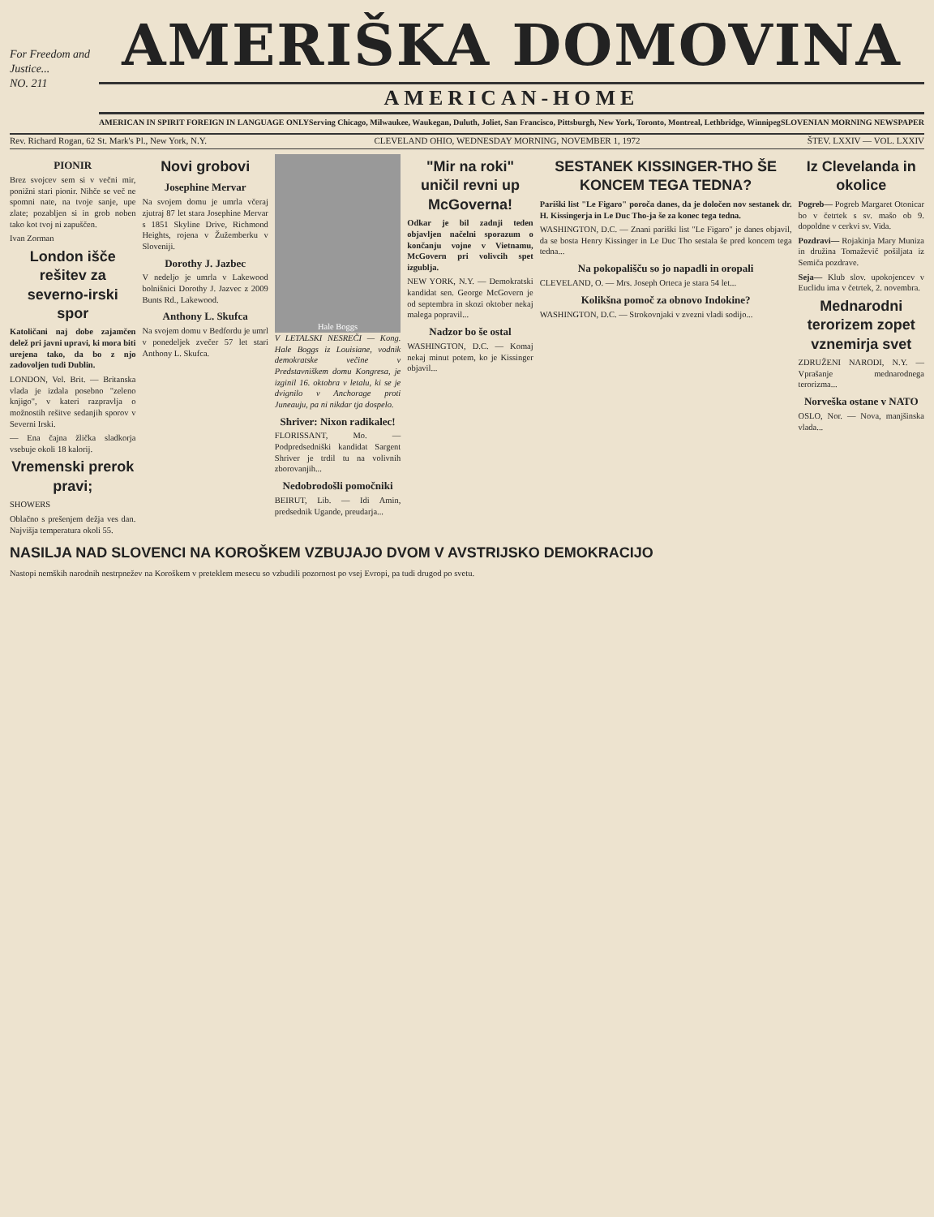For Freedom and Justice...
NO. 211
AMERIŠKA DOMOVINA
AMERICAN-HOME
AMERICAN IN SPIRIT FOREIGN IN LANGUAGE ONLY Serving Chicago, Milwaukee, Waukegan, Duluth, Joliet, San Francisco, Pittsburgh, New York, Toronto, Montreal, Lethbridge, Winnipeg SLOVENIAN MORNING NEWSPAPER
Rev. Richard Rogan, 62 St. Mark's Pl., New York, N.Y. CLEVELAND OHIO, WEDNESDAY MORNING, NOVEMBER 1, 1972 ŠTEV. LXXIV — VOL. LXXIV
PIONIR
Brez svojcev sem si v večni mir, ponižni stari pionir. Nihče se več ne spomni nate, na tvoje sanje, upe zlate; pozabljen si in grob noben tako kot tvoj ni zapuščen.
Ivan Zorman
London išče rešitev za severno-irski spor
Katoličani naj dobe zajamčen delež pri javni upravi, ki mora biti urejena tako, da bo z njo zadovoljen tudi Dublin.
LONDON, Vel. Brit. — Britanska vlada je izdala posebno "zeleno knjigo", v kateri razpravlja o možnostih rešitve sedanjih sporov v Severni Irski.
— Ena čajna žlička sladkorja vsebuje okoli 18 kalorij.
Vremenski prerok pravi;
SHOWERS
Oblačno s prešenjem dežja ves dan. Najvišja temperatura okoli 55.
Novi grobovi
Josephine Mervar
Na svojem domu je umrla včeraj zjutraj 87 let stara Josephine Mervar s 1851 Skyline Drive, Richmond Heights, rojena v Žužemberku v Sloveniji.
Dorothy J. Jazbec
V nedeljo je umrla v Lakewood bolnišnici Dorothy J. Jazvec z 2009 Bunts Rd., Lakewood.
Anthony L. Skufca
Na svojem domu v Bedfordu je umrl v ponedeljek zvečer 57 let stari Anthony L. Skufca.
Hale Boggs
V LETALSKI NESREČI — Kong. Hale Boggs iz Louisiane, vodnik demokratske večine v Predstavniškem domu Kongresa, je izginil 16. oktobra v letalu, ki se je dvignilo v Anchorage proti Juneauju, pa ni nikdar tja dospelo.
Shriver: Nixon radikalec!
FLORISSANT, Mo. — Podpredsedniški kandidat Sargent Shriver je trdil tu na volivnih zborovanjih...
Nedobrodošli pomočniki
BEIRUT, Lib. — Idi Amin, predsednik Ugande, preudarja...
"Mir na roki" uničil revni up McGoverna!
Odkar je bil zadnji teden objavljen načelni sporazum o končanju vojne v Vietnamu, McGovern pri volivcih spet izgublja.
NEW YORK, N.Y. — Demokratski kandidat sen. George McGovern je od septembra in skozi oktober nekaj malega popravil...
Nadzor bo še ostal
WASHINGTON, D.C. — Komaj nekaj minut potem, ko je Kissinger objavil...
SESTANEK KISSINGER-THO ŠE KONCEM TEGA TEDNA?
Pariški list "Le Figaro" poroča danes, da je določen nov sestanek dr. H. Kissingerja in Le Duc Tho-ja še za konec tega tedna.
WASHINGTON, D.C. — Znani pariški list "Le Figaro" je danes objavil, da se bosta Henry Kissinger in Le Duc Tho sestala še pred koncem tega tedna...
Na pokopališču so jo napadli in oropali
CLEVELAND, O. — Mrs. Joseph Orteca je stara 54 let...
Kolikšna pomoč za obnovo Indokine?
WASHINGTON, D.C. — Strokovnjaki v zvezni vladi sodijo...
Iz Clevelanda in okolice
Pogreb— Pogreb Margaret Otonicar bo v četrtek s sv. mašo ob 9. dopoldne v cerkvi sv. Vida.
Pozdravi— Rojakinja Mary Muniza in družina Tomaževič pošiljata iz Semiča pozdrave.
Seja— Klub slov. upokojencev v Euclidu ima v četrtek, 2. novembra.
Mednarodni terorizem zopet vznemirja svet
ZDRUŽENI NARODI, N.Y. — Vprašanje mednarodnega terorizma...
Norveška ostane v NATO
OSLO, Nor. — Nova, manjšinska vlada...
NASILJA NAD SLOVENCI NA KOROŠKEM VZBUJAJO DVOM V AVSTRIJSKO DEMOKRACIJO
Nastopi nemških narodnih nestrpnežev na Koroškem v preteklem mesecu so vzbudili pozornost po vsej Evropi, pa tudi drugod po svetu.